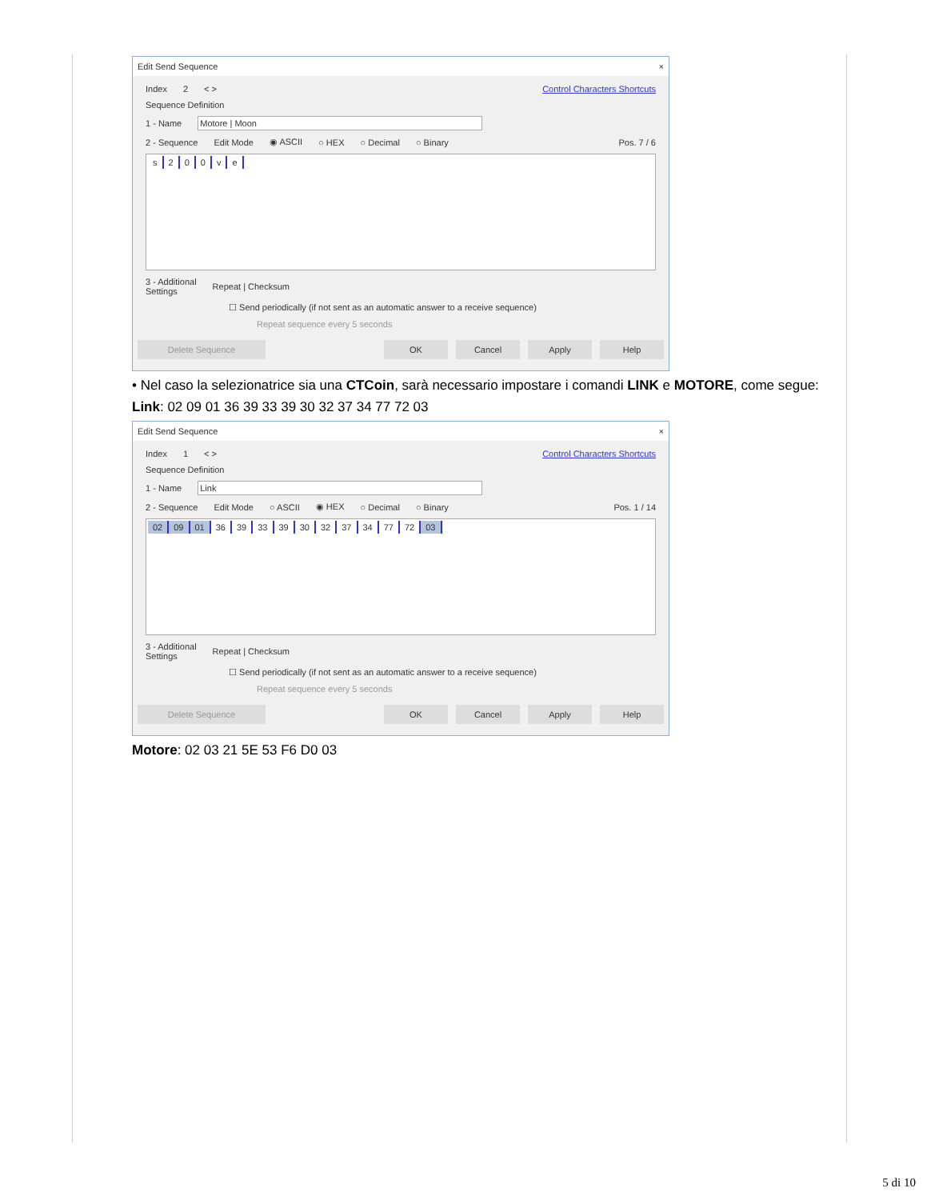Edit Send Sequence ×
Index 2 < > Control Characters Shortcuts
Sequence Definition
1 - Name Motore | Moon
2 - Sequence Edit Mode ◉ ASCII ○ HEX ○ Decimal ○ Binary Pos. 7 / 6
s 200 ve
3 - Additional
Settings Repeat | Checksum
☐ Send periodically (if not sent as an automatic answer to a receive sequence)
Repeat sequence every 5 seconds
Delete Sequence OK Cancel Apply Help
• Nel caso la selezionatrice sia una CTCoin, sarà necessario impostare i comandi LINK e MOTORE, come segue:
Link: 02 09 01 36 39 33 39 30 32 37 34 77 72 03
Edit Send Sequence ×
Index 1 < > Control Characters Shortcuts
Sequence Definition
1 - Name Link
2 - Sequence Edit Mode ○ ASCII ◉ HEX ○ Decimal ○ Binary Pos. 1 / 14
02 09 01 36 39 33 39 30 32 37 34 77 72 03
3 - Additional
Settings Repeat | Checksum
☐ Send periodically (if not sent as an automatic answer to a receive sequence)
Repeat sequence every 5 seconds
Delete Sequence OK Cancel Apply Help
Motore: 02 03 21 5E 53 F6 D0 03
5 di 10